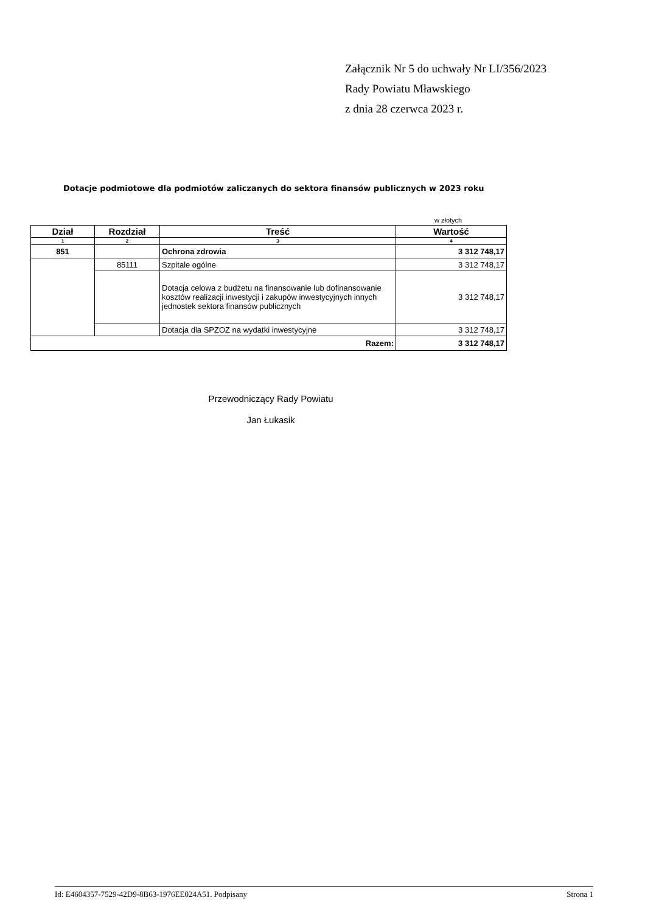Załącznik Nr 5 do uchwały Nr LI/356/2023
Rady Powiatu Mławskiego
z dnia 28 czerwca 2023 r.
Dotacje podmiotowe dla podmiotów zaliczanych do sektora finansów publicznych w 2023 roku
w złotych
| Dział | Rozdział | Treść | Wartość |
| --- | --- | --- | --- |
| 1 | 2 | 3 | 4 |
| 851 | | Ochrona zdrowia | 3 312 748,17 |
| | 85111 | Szpitale ogólne | 3 312 748,17 |
| | | Dotacja celowa z budżetu na finansowanie lub dofinansowanie kosztów realizacji inwestycji i zakupów inwestycyjnych innych jednostek sektora finansów publicznych | 3 312 748,17 |
| | | Dotacja dla SPZOZ na wydatki inwestycyjne | 3 312 748,17 |
| Razem: | | | 3 312 748,17 |
Przewodniczący Rady Powiatu
Jan Łukasik
Id: E4604357-7529-42D9-8B63-1976EE024A51. Podpisany Strona 1